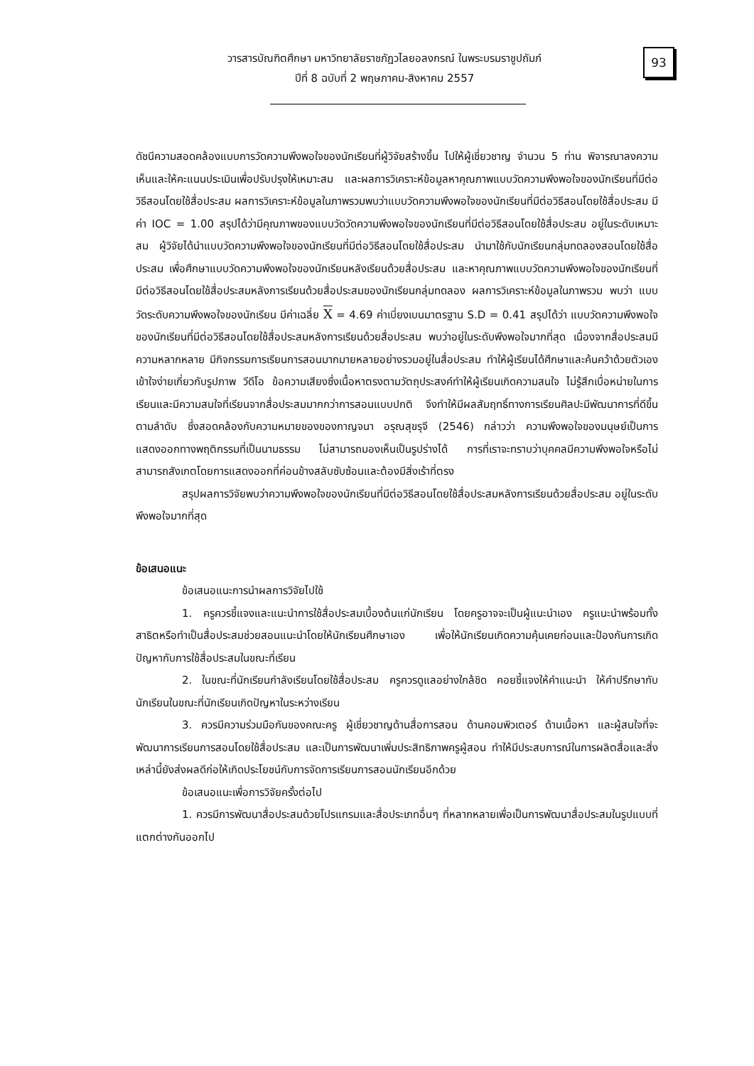93
วารสารบัณฑิตศึกษา มหาวิทยาลัยราชภัฏวไลยอลงกรณ์ ในพระบรมราชูปถัมภ์
ปีที่ 8 ฉบับที่ 2 พฤษภาคม-สิงหาคม 2557
ดัชนีความสอดคล้องแบบการวัดความพึงพอใจของนักเรียนที่ผู้วิจัยสร้างขึ้น ไปให้ผู้เชี่ยวชาญ จำนวน 5 ท่าน พิจารณาลงความเห็นและให้คะแนนประเมินเพื่อปรับปรุงให้เหมาะสม และผลการวิเคราะห์ข้อมูลหาคุณภาพแบบวัดความพึงพอใจของนักเรียนที่มีต่อวิธีสอนโดยใช้สื่อประสม ผลการวิเคราะห์ข้อมูลในภาพรวมพบว่าแบบวัดความพึงพอใจของนักเรียนที่มีต่อวิธีสอนโดยใช้สื่อประสม มีค่า IOC = 1.00 สรุปได้ว่ามีคุณภาพของแบบวัดวัดความพึงพอใจของนักเรียนที่มีต่อวิธีสอนโดยใช้สื่อประสม อยู่ในระดับเหมาะสม ผู้วิจัยได้นำแบบวัดความพึงพอใจของนักเรียนที่มีต่อวิธีสอนโดยใช้สื่อประสม นำมาใช้กับนักเรียนกลุ่มทดลองสอนโดยใช้สื่อประสม เพื่อศึกษาแบบวัดความพึงพอใจของนักเรียนหลังเรียนด้วยสื่อประสม และหาคุณภาพแบบวัดความพึงพอใจของนักเรียนที่มีต่อวิธีสอนโดยใช้สื่อประสมหลังการเรียนด้วยสื่อประสมของนักเรียนกลุ่มทดลอง ผลการวิเคราะห์ข้อมูลในภาพรวม พบว่า แบบวัดระดับความพึงพอใจของนักเรียน มีค่าเฉลี่ย X = 4.69 ค่าเบี่ยงเบนมาตรฐาน S.D = 0.41 สรุปได้ว่า แบบวัดความพึงพอใจของนักเรียนที่มีต่อวิธีสอนโดยใช้สื่อประสมหลังการเรียนด้วยสื่อประสม พบว่าอยู่ในระดับพึงพอใจมากที่สุด เนื่องจากสื่อประสมมีความหลากหลาย มีกิจกรรมการเรียนการสอนมากมายหลายอย่างรวมอยู่ในสื่อประสม ทำให้ผู้เรียนได้ศึกษาและค้นคว้าด้วยตัวเอง เข้าใจง่ายเกี่ยวกับรูปภาพ วีดีโอ ข้อความเสียงซึ่งเนื้อหาตรงตามวัตถุประสงค์ทำให้ผู้เรียนเกิดความสนใจ ไม่รู้สึกเบื่อหน่ายในการเรียนและมีความสนใจที่เรียนจากสื่อประสมมากกว่าการสอนแบบปกติ จึงทำให้มีผลสัมฤทธิ์ทางการเรียนศิลปะมีพัฒนาการที่ดีขึ้นตามลำดับ ซึ่งสอดคล้องกับความหมายของของกาญจนา อรุณสุขรุจี (2546) กล่าวว่า ความพึงพอใจของมนุษย์เป็นการแสดงออกทางพฤติกรรมที่เป็นนามธรรม ไม่สามารถมองเห็นเป็นรูปร่างได้ การที่เราจะทราบว่าบุคคลมีความพึงพอใจหรือไม่ สามารถสังเกตโดยการแสดงออกที่ค่อนข้างสลับซับซ้อนและต้องมีสิ่งเร้าที่ตรง
สรุปผลการวิจัยพบว่าความพึงพอใจของนักเรียนที่มีต่อวิธีสอนโดยใช้สื่อประสมหลังการเรียนด้วยสื่อประสม อยู่ในระดับพึงพอใจมากที่สุด
ข้อเสนอแนะ
ข้อเสนอแนะการนำผลการวิจัยไปใช้
1. ครูควรชี้แจงและแนะนำการใช้สื่อประสมเบื้องต้นแก่นักเรียน โดยครูอาจจะเป็นผู้แนะนำเอง ครูแนะนำพร้อมทั้งสาธิตหรือทำเป็นสื่อประสมช่วยสอนแนะนำโดยให้นักเรียนศึกษาเอง เพื่อให้นักเรียนเกิดความคุ้นเคยก่อนและป้องกันการเกิดปัญหากับการใช้สื่อประสมในขณะที่เรียน
2. ในขณะที่นักเรียนกำลังเรียนโดยใช้สื่อประสม ครูควรดูแลอย่างใกล้ชิด คอยชี้แจงให้คำแนะนำ ให้คำปรึกษากับนักเรียนในขณะที่นักเรียนเกิดปัญหาในระหว่างเรียน
3. ควรมีความร่วมมือกันของคณะครู ผู้เชี่ยวชาญด้านสื่อการสอน ด้านคอมพิวเตอร์ ด้านเนื้อหา และผู้สนใจที่จะพัฒนาการเรียนการสอนโดยใช้สื่อประสม และเป็นการพัฒนาเพิ่มประสิทธิภาพครูผู้สอน ทำให้มีประสบการณ์ในการผลิตสื่อและสิ่งเหล่านี้ยังส่งผลดีก่อให้เกิดประโยชน์กับการจัดการเรียนการสอนนักเรียนอีกด้วย
ข้อเสนอแนะเพื่อการวิจัยครั้งต่อไป
1. ควรมีการพัฒนาสื่อประสมด้วยโปรแกรมและสื่อประเภทอื่นๆ ที่หลากหลายเพื่อเป็นการพัฒนาสื่อประสมในรูปแบบที่แตกต่างกันออกไป